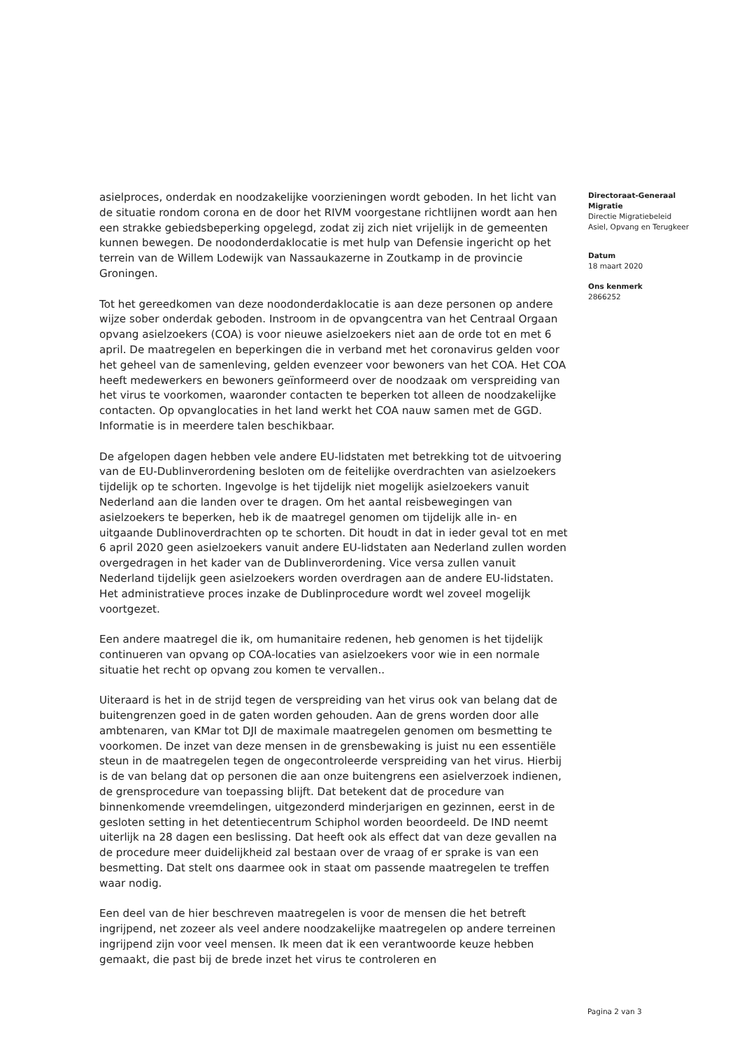asielproces, onderdak en noodzakelijke voorzieningen wordt geboden. In het licht van de situatie rondom corona en de door het RIVM voorgestane richtlijnen wordt aan hen een strakke gebiedsbeperking opgelegd, zodat zij zich niet vrijelijk in de gemeenten kunnen bewegen. De noodonderdaklocatie is met hulp van Defensie ingericht op het terrein van de Willem Lodewijk van Nassaukazerne in Zoutkamp in de provincie Groningen.
Tot het gereedkomen van deze noodonderdaklocatie is aan deze personen op andere wijze sober onderdak geboden. Instroom in de opvangcentra van het Centraal Orgaan opvang asielzoekers (COA) is voor nieuwe asielzoekers niet aan de orde tot en met 6 april. De maatregelen en beperkingen die in verband met het coronavirus gelden voor het geheel van de samenleving, gelden evenzeer voor bewoners van het COA. Het COA heeft medewerkers en bewoners geïnformeerd over de noodzaak om verspreiding van het virus te voorkomen, waaronder contacten te beperken tot alleen de noodzakelijke contacten. Op opvanglocaties in het land werkt het COA nauw samen met de GGD. Informatie is in meerdere talen beschikbaar.
De afgelopen dagen hebben vele andere EU-lidstaten met betrekking tot de uitvoering van de EU-Dublinverordening besloten om de feitelijke overdrachten van asielzoekers tijdelijk op te schorten. Ingevolge is het tijdelijk niet mogelijk asielzoekers vanuit Nederland aan die landen over te dragen. Om het aantal reisbewegingen van asielzoekers te beperken, heb ik de maatregel genomen om tijdelijk alle in- en uitgaande Dublinoverdrachten op te schorten. Dit houdt in dat in ieder geval tot en met 6 april 2020 geen asielzoekers vanuit andere EU-lidstaten aan Nederland zullen worden overgedragen in het kader van de Dublinverordening. Vice versa zullen vanuit Nederland tijdelijk geen asielzoekers worden overdragen aan de andere EU-lidstaten. Het administratieve proces inzake de Dublinprocedure wordt wel zoveel mogelijk voortgezet.
Een andere maatregel die ik, om humanitaire redenen, heb genomen is het tijdelijk continueren van opvang op COA-locaties van asielzoekers voor wie in een normale situatie het recht op opvang zou komen te vervallen..
Uiteraard is het in de strijd tegen de verspreiding van het virus ook van belang dat de buitengrenzen goed in de gaten worden gehouden. Aan de grens worden door alle ambtenaren, van KMar tot DJI de maximale maatregelen genomen om besmetting te voorkomen. De inzet van deze mensen in de grensbewaking is juist nu een essentiële steun in de maatregelen tegen de ongecontroleerde verspreiding van het virus. Hierbij is de van belang dat op personen die aan onze buitengrens een asielverzoek indienen, de grensprocedure van toepassing blijft. Dat betekent dat de procedure van binnenkomende vreemdelingen, uitgezonderd minderjarigen en gezinnen, eerst in de gesloten setting in het detentiecentrum Schiphol worden beoordeeld. De IND neemt uiterlijk na 28 dagen een beslissing. Dat heeft ook als effect dat van deze gevallen na de procedure meer duidelijkheid zal bestaan over de vraag of er sprake is van een besmetting. Dat stelt ons daarmee ook in staat om passende maatregelen te treffen waar nodig.
Een deel van de hier beschreven maatregelen is voor de mensen die het betreft ingrijpend, net zozeer als veel andere noodzakelijke maatregelen op andere terreinen ingrijpend zijn voor veel mensen. Ik meen dat ik een verantwoorde keuze hebben gemaakt, die past bij de brede inzet het virus te controleren en
Directoraat-Generaal Migratie
Directie Migratiebeleid
Asiel, Opvang en Terugkeer
Datum
18 maart 2020
Ons kenmerk
2866252
Pagina 2 van 3